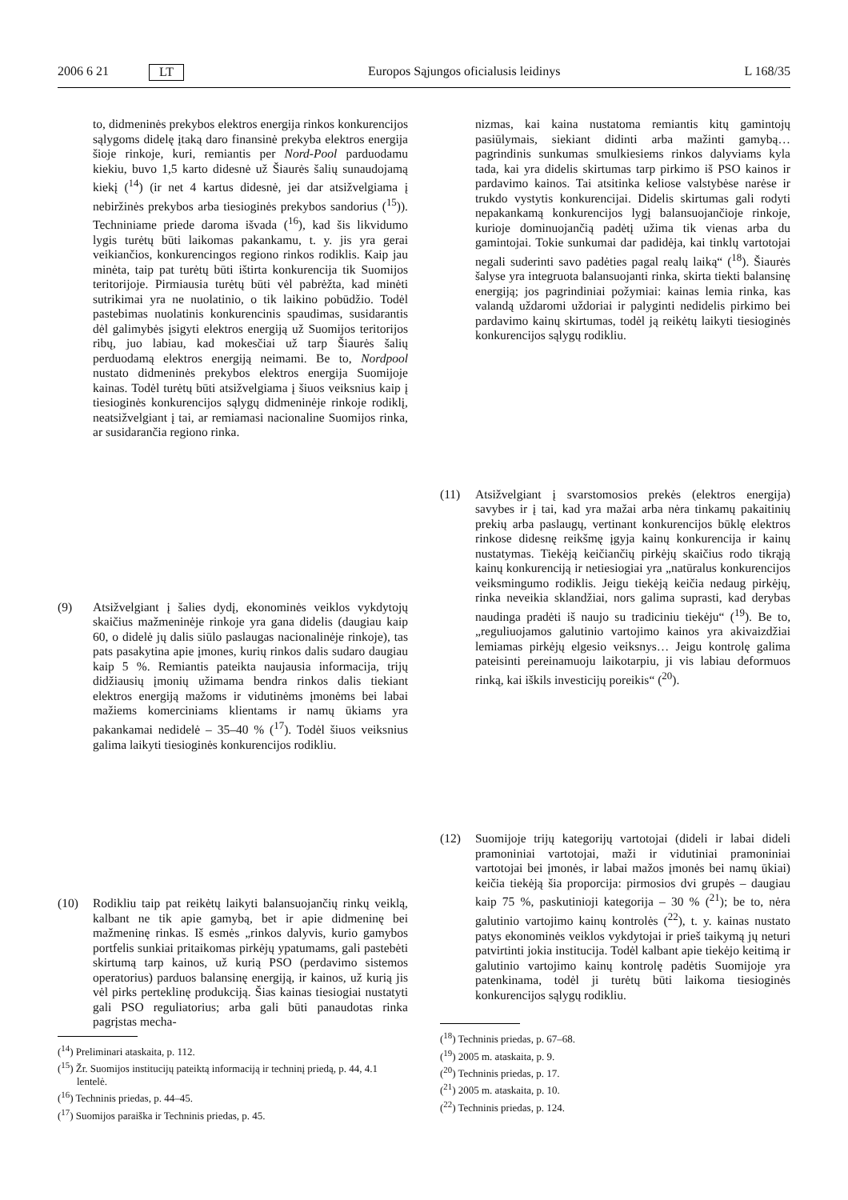2006 6 21 LT Europos Sąjungos oficialusis leidinys L 168/35
to, didmeninės prekybos elektros energija rinkos konkurencijos sąlygoms didelę įtaką daro finansinė prekyba elektros energija šioje rinkoje, kuri, remiantis per Nord-Pool parduodamu kiekiu, buvo 1,5 karto didesnė už Šiaurės šalių sunaudojamą kiekį (<sup>14</sup>) (ir net 4 kartus didesnė, jei dar atsižvelgiama į nebiržinės prekybos arba tiesioginės prekybos sandorius (<sup>15</sup>)). Techniniame priede daroma išvada (<sup>16</sup>), kad šis likvidumo lygis turėtų būti laikomas pakankamu, t. y. jis yra gerai veikiančios, konkurencingos regiono rinkos rodiklis. Kaip jau minėta, taip pat turėtų būti ištirta konkurencija tik Suomijos teritorijoje. Pirmiausia turėtų būti vėl pabrėžta, kad minėti sutrikimai yra ne nuolatinio, o tik laikino pobūdžio. Todėl pastebimas nuolatinis konkurencinis spaudimas, susidarantis dėl galimybės įsigyti elektros energiją už Suomijos teritorijos ribų, juo labiau, kad mokesčiai už tarp Šiaurės šalių perduodamą elektros energiją neimami. Be to, Nordpool nustato didmeninės prekybos elektros energija Suomijoje kainas. Todėl turėtų būti atsižvelgiama į šiuos veiksnius kaip į tiesioginės konkurencijos sąlygų didmeninėje rinkoje rodiklį, neatsižvelgiant į tai, ar remiamasi nacionaline Suomijos rinka, ar susidarančia regiono rinka.
(9) Atsižvelgiant į šalies dydį, ekonominės veiklos vykdytojų skaičius mažmeninėje rinkoje yra gana didelis (daugiau kaip 60, o didelė jų dalis siūlo paslaugas nacionalinėje rinkoje), tas pats pasakytina apie įmones, kurių rinkos dalis sudaro daugiau kaip 5 %. Remiantis pateikta naujausia informacija, trijų didžiausių įmonių užimama bendra rinkos dalis tiekiant elektros energiją mažoms ir vidutinėms įmonėms bei labai mažiems komerciniams klientams ir namų ūkiams yra pakankamai nedidelė – 35–40 % (<sup>17</sup>). Todėl šiuos veiksnius galima laikyti tiesioginės konkurencijos rodikliu.
(10) Rodikliu taip pat reikėtų laikyti balansuojančių rinkų veiklą, kalbant ne tik apie gamybą, bet ir apie didmeninę bei mažmeninę rinkas. Iš esmės „rinkos dalyvis, kurio gamybos portfelis sunkiai pritaikomas pirkėjų ypatumams, gali pastebėti skirtumą tarp kainos, už kurią PSO (perdavimo sistemos operatorius) parduos balansinę energiją, ir kainos, už kurią jis vėl pirks perteklinę produkciją. Šias kainas tiesiogiai nustatyti gali PSO reguliatorius; arba gali būti panaudotas rinka pagrįstas mecha-
(<sup>14</sup>) Preliminari ataskaita, p. 112.
(<sup>15</sup>) Žr. Suomijos institucijų pateiktą informaciją ir techninį priedą, p. 44, 4.1 lentelė.
(<sup>16</sup>) Techninis priedas, p. 44–45.
(<sup>17</sup>) Suomijos paraiška ir Techninis priedas, p. 45.
nizmas, kai kaina nustatoma remiantis kitų gamintojų pasiūlymais, siekiant didinti arba mažinti gamybą… pagrindinis sunkumas smulkiesiems rinkos dalyviams kyla tada, kai yra didelis skirtumas tarp pirkimo iš PSO kainos ir pardavimo kainos. Tai atsitinka keliose valstybėse narėse ir trukdo vystytis konkurencijai. Didelis skirtumas gali rodyti nepakankamą konkurencijos lygį balansuojančioje rinkoje, kurioje dominuojančią padėtį užima tik vienas arba du gamintojai. Tokie sunkumai dar padidėja, kai tinklų vartotojai negali suderinti savo padėties pagal realų laiką“ (<sup>18</sup>). Šiaurės šalyse yra integruota balansuojanti rinka, skirta tiekti balansinę energiją; jos pagrindiniai požymiai: kainas lemia rinka, kas valandą uždaromi uždoriai ir palyginti nedidelis pirkimo bei pardavimo kainų skirtumas, todėl ją reikėtų laikyti tiesioginės konkurencijos sąlygų rodikliu.
(11) Atsižvelgiant į svarstomosios prekės (elektros energija) savybes ir į tai, kad yra mažai arba nėra tinkamų pakaitinių prekių arba paslaugų, vertinant konkurencijos būklę elektros rinkose didesnę reikšmę įgyja kainų konkurencija ir kainų nustatymas. Tiekėją keičiančių pirkėjų skaičius rodo tikrąją kainų konkurenciją ir netiesiogiai yra „natūralus konkurencijos veiksmingumo rodiklis. Jeigu tiekėją keičia nedaug pirkėjų, rinka neveikia sklandžiai, nors galima suprasti, kad derybas naudinga pradėti iš naujo su tradiciniu tiekėju“ (<sup>19</sup>). Be to, „reguliuojamos galutinio vartojimo kainos yra akivaizdžiai lemiamas pirkėjų elgesio veiksnys… Jeigu kontrolę galima pateisinti pereinamuoju laikotarpiu, ji vis labiau deformuos rinką, kai iškils investicijų poreikis“ (<sup>20</sup>).
(12) Suomijoje trijų kategorijų vartotojai (dideli ir labai dideli pramoniniai vartotojai, maži ir vidutiniai pramoniniai vartotojai bei įmonės, ir labai mažos įmonės bei namų ūkiai) keičia tiekėją šia proporcija: pirmosios dvi grupės – daugiau kaip 75 %, paskutinioji kategorija – 30 % (<sup>21</sup>); be to, nėra galutinio vartojimo kainų kontrolės (<sup>22</sup>), t. y. kainas nustato patys ekonominės veiklos vykdytojai ir prieš taikymą jų neturi patvirtinti jokia institucija. Todėl kalbant apie tiekėjo keitimą ir galutinio vartojimo kainų kontrolę padėtis Suomijoje yra patenkinama, todėl ji turėtų būti laikoma tiesioginės konkurencijos sąlygų rodikliu.
(<sup>18</sup>) Techninis priedas, p. 67–68.
(<sup>19</sup>) 2005 m. ataskaita, p. 9.
(<sup>20</sup>) Techninis priedas, p. 17.
(<sup>21</sup>) 2005 m. ataskaita, p. 10.
(<sup>22</sup>) Techninis priedas, p. 124.